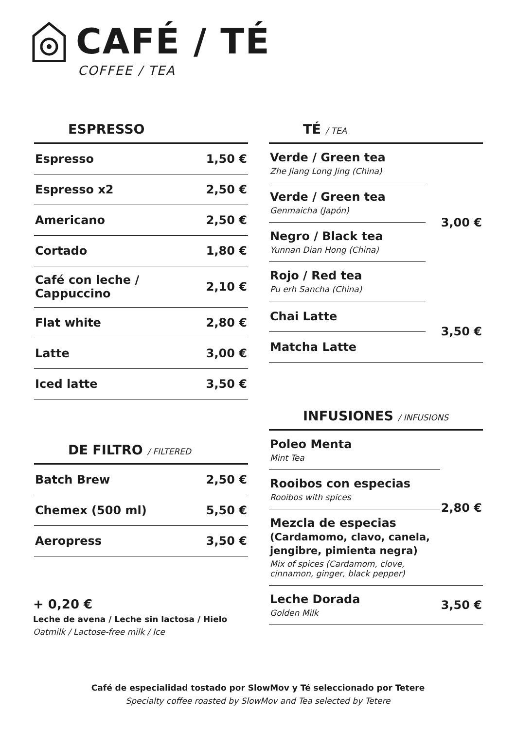CAFÉ / TÉ
COFFEE / TEA
ESPRESSO
| Espresso | 1,50 € |
| Espresso x2 | 2,50 € |
| Americano | 2,50 € |
| Cortado | 1,80 € |
| Café con leche / Cappuccino | 2,10 € |
| Flat white | 2,80 € |
| Latte | 3,00 € |
| Iced latte | 3,50 € |
DE FILTRO / FILTERED
| Batch Brew | 2,50 € |
| Chemex (500 ml) | 5,50 € |
| Aeropress | 3,50 € |
+ 0,20 €
Leche de avena / Leche sin lactosa / Hielo
Oatmilk / Lactose-free milk / Ice
TÉ / TEA
| Verde / Green tea Zhe Jiang Long Jing (China) | 3,00 € |
| Verde / Green tea Genmaicha (Japón) | |
| Negro / Black tea Yunnan Dian Hong (China) | |
| Rojo / Red tea Pu erh Sancha (China) | |
| Chai Latte | 3,50 € |
| Matcha Latte | |
INFUSIONES / INFUSIONS
| Poleo Menta Mint Tea | 2,80 € |
| Rooibos con especias Rooibos with spices | |
| Mezcla de especias (Cardamomo, clavo, canela, jengibre, pimienta negra) Mix of spices (Cardamom, clove, cinnamon, ginger, black pepper) | |
| Leche Dorada Golden Milk | 3,50 € |
Café de especialidad tostado por SlowMov y Té seleccionado por Tetere
Specialty coffee roasted by SlowMov and Tea selected by Tetere